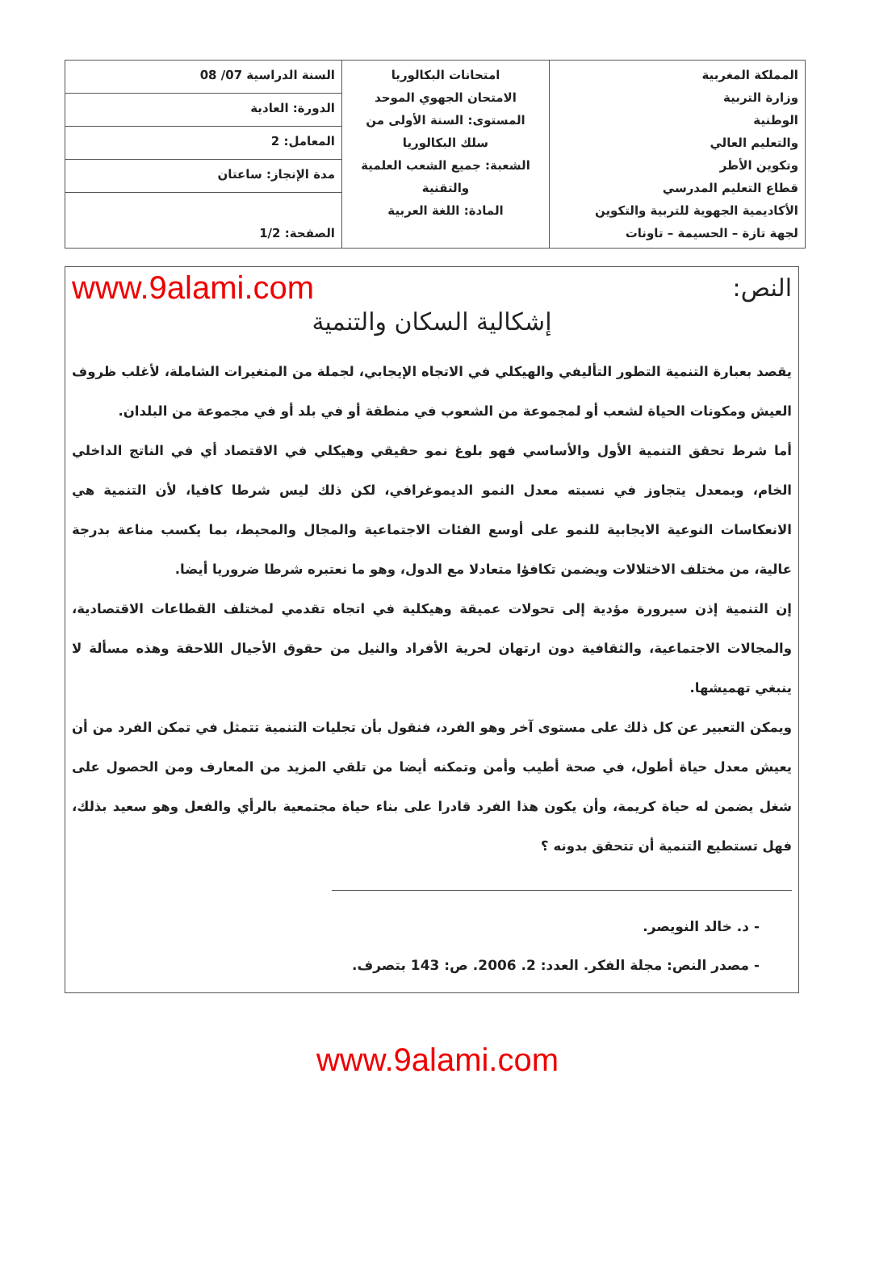| المملكة المغربية وزارة التربية الوطنية والتعليم العالي وتكوين الأطر قطاع التعليم المدرسي الأكاديمية الجهوية للتربية والتكوين لجهة تازة – الحسيمة – تاونات | امتحانات البكالوريا الامتحان الجهوي الموحد المستوى: السنة الأولى من سلك البكالوريا الشعبة: جميع الشعب العلمية والتقنية المادة: اللغة العربية | / السنة الدراسية 07/ 08 / / الدورة: العادية / / المعامل: 2 / / مدة الإنجاز: ساعتان / / الصفحة: 1/2 / |
النص: www.9alami.com
إشكالية السكان والتنمية
يقصد بعبارة التنمية التطور التأليفي والهيكلي في الاتجاه الإيجابي، لجملة من المتغيرات الشاملة، لأغلب ظروف العيش ومكونات الحياة لشعب أو لمجموعة من الشعوب في منطقة أو في بلد أو في مجموعة من البلدان.
أما شرط تحقق التنمية الأول والأساسي فهو بلوغ نمو حقيقي وهيكلي في الاقتصاد أي في الناتج الداخلي الخام، وبمعدل يتجاوز في نسبته معدل النمو الديموغرافي، لكن ذلك ليس شرطا كافيا، لأن التنمية هي الانعكاسات النوعية الايجابية للنمو على أوسع الفئات الاجتماعية والمجال والمحيط، بما يكسب مناعة بدرجة عالية، من مختلف الاختلالات ويضمن تكافؤا متعادلا مع الدول، وهو ما نعتبره شرطا ضروريا أيضا.
إن التنمية إذن سيرورة مؤدية إلى تحولات عميقة وهيكلية في اتجاه تقدمي لمختلف القطاعات الاقتصادية، والمجالات الاجتماعية، والثقافية دون ارتهان لحرية الأفراد والنيل من حقوق الأجيال اللاحقة وهذه مسألة لا ينبغي تهميشها.
ويمكن التعبير عن كل ذلك على مستوى آخر وهو الفرد، فنقول بأن تجليات التنمية تتمثل في تمكن الفرد من أن يعيش معدل حياة أطول، في صحة أطيب وأمن وتمكنه أيضا من تلقي المزيد من المعارف ومن الحصول على شغل يضمن له حياة كريمة، وأن يكون هذا الفرد قادرا على بناء حياة مجتمعية بالرأي والفعل وهو سعيد بذلك، فهل تستطيع التنمية أن تتحقق بدونه ؟
- د. خالد النويصر.
- مصدر النص: مجلة الفكر. العدد: 2. 2006. ص: 143 بتصرف.
www.9alami.com